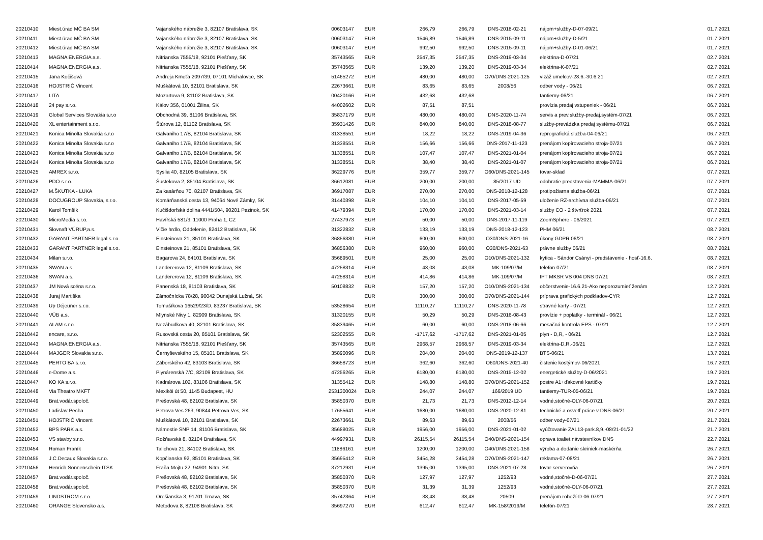| 20210410 | Miest.úrad MČ BA SM | Vajanského nábrežie 3, 82107 Bratislava, SK | 00603147 | EUR | 266,79 | 266,79 | DNS-2018-02-21 | nájom+služby-D-07-09/21 | 01.7.2021 |
| 20210411 | Miest.úrad MČ BA SM | Vajanského nábrežie 3, 82107 Bratislava, SK | 00603147 | EUR | 1546,89 | 1546,89 | DNS-2015-09-11 | nájom+služby-D-5/21 | 01.7.2021 |
| 20210412 | Miest.úrad MČ BA SM | Vajanského nábrežie 3, 82107 Bratislava, SK | 00603147 | EUR | 992,50 | 992,50 | DNS-2015-09-11 | nájom+služby-D-01-06/21 | 01.7.2021 |
| 20210413 | MAGNA ENERGIA a.s. | Nitrianska 7555/18, 92101 Piešťany, SK | 35743565 | EUR | 2547,35 | 2547,35 | DNS-2019-03-34 | elektrina-D-07/21 | 02.7.2021 |
| 20210414 | MAGNA ENERGIA a.s. | Nitrianska 7555/18, 92101 Piešťany, SK | 35743565 | EUR | 139,20 | 139,20 | DNS-2019-03-34 | elektrina-K-07/21 | 02.7.2021 |
| 20210415 | Jana Kočišová | Andreja Kmeťa 2097/39, 07101 Michalovce, SK | 51465272 | EUR | 480,00 | 480,00 | O70/DNS-2021-125 | vizáž umelcov-28.6.-30.6.21 | 02.7.2021 |
| 20210416 | HOJSTRIČ Vincent | Muškátová 10, 82101 Bratislava, SK | 22673661 | EUR | 83,65 | 83,65 | 2008/56 | odber vody - 06/21 | 06.7.2021 |
| 20210417 | LITA | Mozartova 9, 81102 Bratislava, SK | 00420166 | EUR | 432,68 | 432,68 | | tantiemy-06/21 | 06.7.2021 |
| 20210418 | 24 pay s.r.o. | Kálov 356, 01001 Žilina, SK | 44002602 | EUR | 87,51 | 87,51 | | provízia predaj vstupeniek - 06/21 | 06.7.2021 |
| 20210419 | Global Services Slovakia s.r.o | Obchodná 39, 81106 Bratislava, SK | 35837179 | EUR | 480,00 | 480,00 | DNS-2020-11-74 | servis a prev.služby-predaj.systém-07/21 | 06.7.2021 |
| 20210420 | XL entertainment s.r.o. | Štúrova 12, 81102 Bratislava, SK | 35931426 | EUR | 840,00 | 840,00 | DNS-2018-08-77 | služby-prevádzka predaj systému-07/21 | 06.7.2021 |
| 20210421 | Konica Minolta Slovakia s.r.o | Galvaniho 17/B, 82104 Bratislava, SK | 31338551 | EUR | 18,22 | 18,22 | DNS-2019-04-36 | reprografická služba-04-06/21 | 06.7.2021 |
| 20210422 | Konica Minolta Slovakia s.r.o | Galvaniho 17/B, 82104 Bratislava, SK | 31338551 | EUR | 156,66 | 156,66 | DNS-2017-11-123 | prenájom kopírovacieho stroja-07/21 | 06.7.2021 |
| 20210423 | Konica Minolta Slovakia s.r.o | Galvaniho 17/B, 82104 Bratislava, SK | 31338551 | EUR | 107,47 | 107,47 | DNS-2021-01-04 | prenájom kopírovacieho stroja-07/21 | 06.7.2021 |
| 20210424 | Konica Minolta Slovakia s.r.o | Galvaniho 17/B, 82104 Bratislava, SK | 31338551 | EUR | 38,40 | 38,40 | DNS-2021-01-07 | prenájom kopírovacieho stroja-07/21 | 06.7.2021 |
| 20210425 | AMREX s.r.o. | Syslia 40, 82105 Bratislava, SK | 36229776 | EUR | 359,77 | 359,77 | O60/DNS-2021-145 | tovar-sklad | 07.7.2021 |
| 20210426 | PDO s.r.o. | Šustekova 2, 85104 Bratislava, SK | 36612081 | EUR | 200,00 | 200,00 | 85/2017 UD | odohratie predstavenia-MAMMA-06/21 | 07.7.2021 |
| 20210427 | M.ŠKUTKA - LUKA | Za kasárňou 70, 82107 Bratislava, SK | 36917087 | EUR | 270,00 | 270,00 | DNS-2018-12-128 | protipožiarna služba-06/21 | 07.7.2021 |
| 20210428 | DOCUGROUP Slovakia, s.r.o. | Komárňanská cesta 13, 94064 Nové Zámky, SK | 31440398 | EUR | 104,10 | 104,10 | DNS-2017-05-59 | uloženie RZ-archívna služba-06/21 | 07.7.2021 |
| 20210429 | Karol Tomšík | Kučišdorfská dolina 4441/504, 90201 Pezinok, SK | 41479394 | EUR | 170,00 | 170,00 | DNS-2021-03-14 | služby CO - 2 štvrťrok 2021 | 07.7.2021 |
| 20210430 | MicroMedia s.r.o. | Havířská 581/3, 11000 Praha 1, CZ | 27437973 | EUR | 50,00 | 50,00 | DNS-2017-11-119 | ZoomSphere - 06/2021 | 07.7.2021 |
| 20210431 | Slovnaft VÚRUP,a.s. | Vlčie hrdlo, Oddelenie, 82412 Bratislava, SK | 31322832 | EUR | 133,19 | 133,19 | DNS-2018-12-123 | PHM 06/21 | 08.7.2021 |
| 20210432 | GARANT PARTNER legal s.r.o. | Einsteinova 21, 85101 Bratislava, SK | 36856380 | EUR | 600,00 | 600,00 | O30/DNS-2021-16 | úkony GDPR 06/21 | 08.7.2021 |
| 20210433 | GARANT PARTNER legal s.r.o. | Einsteinova 21, 85101 Bratislava, SK | 36856380 | EUR | 960,00 | 960,00 | O30/DNS-2021-63 | právne služby 06/21 | 08.7.2021 |
| 20210434 | Milan s.r.o. | Bagarova 24, 84101 Bratislava, SK | 35689501 | EUR | 25,00 | 25,00 | O10/DNS-2021-132 | kytica - Sándor Csányi - predstavenie - hosť-16.6. | 08.7.2021 |
| 20210435 | SWAN a.s. | Landererova 12, 81109 Bratislava, SK | 47258314 | EUR | 43,08 | 43,08 | MK-109/07/M | telefon 07/21 | 08.7.2021 |
| 20210436 | SWAN a.s. | Landererova 12, 81109 Bratislava, SK | 47258314 | EUR | 414,86 | 414,86 | MK-109/07/M | IPT MKSR VS 004 DNS 07/21 | 08.7.2021 |
| 20210437 | JM Nová scéna s.r.o. | Panenská 18, 81103 Bratislava, SK | 50108832 | EUR | 157,20 | 157,20 | O10/DNS-2021-134 | občerstvenie-16.6.21-Ako neporozumieť ženám | 12.7.2021 |
| 20210438 | Juraj Martiška | Zámočnícka 78/28, 90042 Dunajská Lužná, SK | | EUR | 300,00 | 300,00 | O70/DNS-2021-144 | príprava grafických podkladov-CYR | 12.7.2021 |
| 20210439 | Up Déjeuner s.r.o. | Tomašíkova 16529/23/D, 83237 Bratislava, SK | 53528654 | EUR | 11110,27 | 11110,27 | DNS-2020-11-78 | stravné karty - 07/21 | 12.7.2021 |
| 20210440 | VÚB a.s. | Mlynské Nivy 1, 82909 Bratislava, SK | 31320155 | EUR | 50,29 | 50,29 | DNS-2016-08-43 | provízie + poplatky - terminál - 06/21 | 12.7.2021 |
| 20210441 | ALAM s.r.o. | Nezábudkova 40, 82101 Bratislava, SK | 35839465 | EUR | 60,00 | 60,00 | DNS-2018-06-66 | mesačná kontrola EPS - 07/21 | 12.7.2021 |
| 20210442 | encare, s.r.o. | Rusovská cesta 20, 85101 Bratislava, SK | 52302555 | EUR | -1717,62 | -1717,62 | DNS-2021-01-05 | plyn - D,R, - 06/21 | 12.7.2021 |
| 20210443 | MAGNA ENERGIA a.s. | Nitrianska 7555/18, 92101 Piešťany, SK | 35743565 | EUR | 2968,57 | 2968,57 | DNS-2019-03-34 | elektrina-D,R,-06/21 | 12.7.2021 |
| 20210444 | MAJGER Slovakia s.r.o. | Černyševského 15, 85101 Bratislava, SK | 35890096 | EUR | 204,00 | 204,00 | DNS-2019-12-137 | BTS-06/21 | 13.7.2021 |
| 20210445 | PERTO BA s.r.o. | Záborského 42, 83103 Bratislava, SK | 36658723 | EUR | 362,60 | 362,60 | O60/DNS-2021-40 | čistenie kostýmov-06/2021 | 16.7.2021 |
| 20210446 | e-Dome a.s. | Plynárenská 7/C, 82109 Bratislava, SK | 47256265 | EUR | 6180,00 | 6180,00 | DNS-2015-12-02 | energetické služby-D-06/2021 | 19.7.2021 |
| 20210447 | KO KA s.r.o. | Kadnárova 102, 83106 Bratislava, SK | 31355412 | EUR | 148,80 | 148,80 | O70/DNS-2021-152 | postre A1+ďakovné kartičky | 19.7.2021 |
| 20210448 | Via Theatro MKFT | Mexikói út 50, 1145 Budapest, HU | 2531300024 | EUR | 244,07 | 244,07 | 166/2019 UD | tantiemy-TUR-05-06/21 | 19.7.2021 |
| 20210449 | Brat.vodár.spoloč. | Prešovská 48, 82102 Bratislava, SK | 35850370 | EUR | 21,73 | 21,73 | DNS-2012-12-14 | vodné,stočné-OLY-06-07/21 | 20.7.2021 |
| 20210450 | Ladislav Pecha | Petrova Ves 263, 90844 Petrova Ves, SK | 17655641 | EUR | 1680,00 | 1680,00 | DNS-2020-12-81 | technické a osvetľ.práce v DNS-06/21 | 20.7.2021 |
| 20210451 | HOJSTRIČ Vincent | Muškátová 10, 82101 Bratislava, SK | 22673661 | EUR | 89,63 | 89,63 | 2008/56 | odber vody-07/21 | 21.7.2021 |
| 20210452 | BPS PARK a.s. | Námestie SNP 14, 81106 Bratislava, SK | 35688025 | EUR | 1956,00 | 1956,00 | DNS-2021-01-02 | vyúčtovanie ZAL13-park.8,9,-08/21-01/22 | 21.7.2021 |
| 20210453 | VS stavby s.r.o. | Rožňavská 8, 82104 Bratislava, SK | 44997931 | EUR | 26115,54 | 26115,54 | O40/DNS-2021-154 | oprava toaliet návstevníkov DNS | 22.7.2021 |
| 20210454 | Roman Franík | Talichova 21, 84102 Bratislava, SK | 11886161 | EUR | 1200,00 | 1200,00 | O40/DNS-2021-158 | výroba a dodanie skriniek-maskérňa | 26.7.2021 |
| 20210455 | J.C.Decaux Slovakia s.r.o. | Kopčianska 92, 85101 Bratislava, SK | 35695412 | EUR | 3454,28 | 3454,28 | O70/DNS-2021-147 | reklama-07-08/21 | 26.7.2021 |
| 20210456 | Henrich Sonnenschein-ITSK | Fraňa Mojtu 22, 94901 Nitra, SK | 37212931 | EUR | 1395,00 | 1395,00 | DNS-2021-07-28 | tovar-serverovňa | 26.7.2021 |
| 20210457 | Brat.vodár.spoloč. | Prešovská 48, 82102 Bratislava, SK | 35850370 | EUR | 127,97 | 127,97 | 1252/93 | vodné,stočné-D-06-07/21 | 27.7.2021 |
| 20210458 | Brat.vodár.spoloč. | Prešovská 48, 82102 Bratislava, SK | 35850370 | EUR | 31,39 | 31,39 | 1252/93 | vodné,stočné-OLY-06-07/21 | 27.7.2021 |
| 20210459 | LINDSTROM s.r.o. | Orešianska 3, 91701 Trnava, SK | 35742364 | EUR | 38,48 | 38,48 | 20509 | prenájom rohoží-D-06-07/21 | 27.7.2021 |
| 20210460 | ORANGE Slovensko a.s. | Metodova 8, 82108 Bratislava, SK | 35697270 | EUR | 612,47 | 612,47 | MK-158/2019/M | telefón-07/21 | 28.7.2021 |